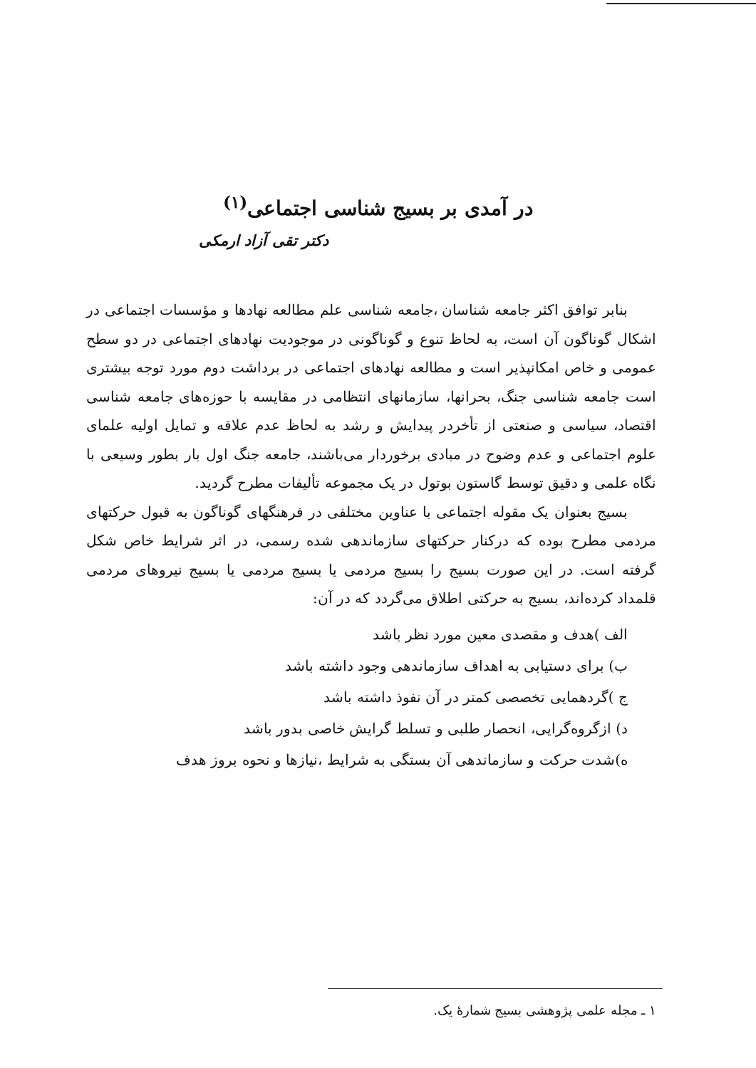در آمدی بر بسیج شناسی اجتماعی<sup>(۱)</sup>
دکتر تقی آزاد ارمکی
بنابر توافق اکثر جامعه شناسان ،جامعه شناسی علم مطالعه نهادها و مؤسسات اجتماعی در اشکال گوناگون آن است، به لحاظ تنوع و گوناگونی در موجودیت نهادهای اجتماعی در دو سطح عمومی و خاص امکانپذیر است و مطالعه نهادهای اجتماعی در برداشت دوم مورد توجه بیشتری است جامعه شناسی جنگ، بحرانها، سازمانهای انتظامی در مقایسه با حوزه‌های جامعه شناسی اقتصاد، سیاسی و صنعتی از تأخردر پیدایش و رشد به لحاظ عدم علاقه و تمایل اولیه علمای علوم اجتماعی و عدم وضوح در مبادی برخوردار می‌باشند، جامعه جنگ اول بار بطور وسیعی با نگاه علمی و دقیق توسط گاستون بوتول در یک مجموعه تألیفات مطرح گردید.
بسیج بعنوان یک مقوله اجتماعی با عناوین مختلفی در فرهنگهای گوناگون به قبول حرکتهای مردمی مطرح بوده که درکنار حرکتهای سازماندهی شده رسمی، در اثر شرایط خاص شکل گرفته است. در این صورت بسیج را بسیج مردمی یا بسیج مردمی یا بسیج نیروهای مردمی قلمداد کرده‌اند، بسیج به حرکتی اطلاق می‌گردد که در آن:
الف )هدف و مقصدی معین مورد نظر باشد
ب) برای دستیابی به اهداف سازماندهی وجود داشته باشد
ج )گردهمایی تخصصی کمتر در آن نفوذ داشته باشد
د) ازگروه‌گرایی، انحصار طلبی و تسلط گرایش خاصی بدور باشد
ه)شدت حرکت و سازماندهی آن بستگی به شرایط ،نیازها و نحوه بروز هدف
۱ ـ مجله علمی پژوهشی بسیج شمارهٔ یک.